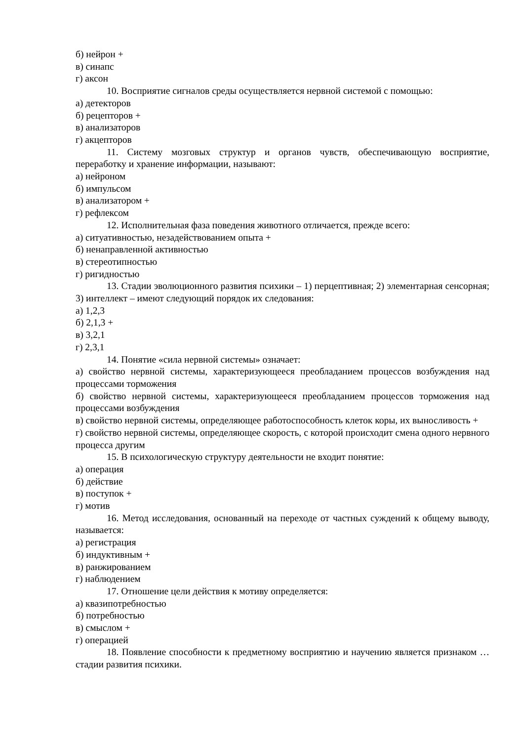б) нейрон +
в) синапс
г) аксон
10. Восприятие сигналов среды осуществляется нервной системой с помощью:
а) детекторов
б) рецепторов +
в) анализаторов
г) акцепторов
11. Систему мозговых структур и органов чувств, обеспечивающую восприятие, переработку и хранение информации, называют:
а) нейроном
б) импульсом
в) анализатором +
г) рефлексом
12. Исполнительная фаза поведения животного отличается, прежде всего:
а) ситуативностью, незадействованием опыта +
б) ненаправленной активностью
в) стереотипностью
г) ригидностью
13. Стадии эволюционного развития психики – 1) перцептивная; 2) элементарная сенсорная; 3) интеллект – имеют следующий порядок их следования:
а) 1,2,3
б) 2,1,3 +
в) 3,2,1
г) 2,3,1
14. Понятие «сила нервной системы» означает:
а) свойство нервной системы, характеризующееся преобладанием процессов возбуждения над процессами торможения
б) свойство нервной системы, характеризующееся преобладанием процессов торможения над процессами возбуждения
в) свойство нервной системы, определяющее работоспособность клеток коры, их выносливость +
г) свойство нервной системы, определяющее скорость, с которой происходит смена одного нервного процесса другим
15. В психологическую структуру деятельности не входит понятие:
а) операция
б) действие
в) поступок +
г) мотив
16. Метод исследования, основанный на переходе от частных суждений к общему выводу, называется:
а) регистрация
б) индуктивным +
в) ранжированием
г) наблюдением
17. Отношение цели действия к мотиву определяется:
а) квазипотребностью
б) потребностью
в) смыслом +
г) операцией
18. Появление способности к предметному восприятию и научению является признаком … стадии развития психики.